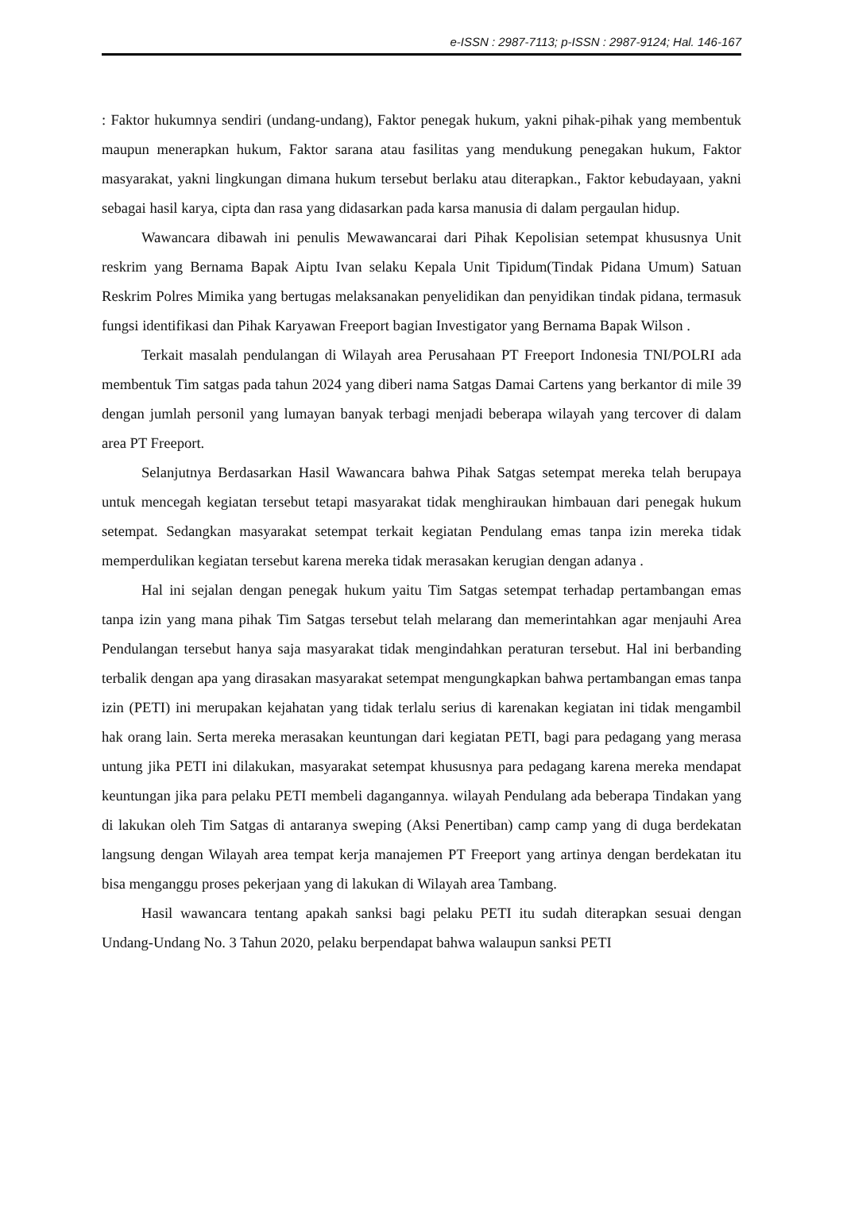e-ISSN : 2987-7113; p-ISSN : 2987-9124; Hal. 146-167
: Faktor hukumnya sendiri (undang-undang), Faktor penegak hukum, yakni pihak-pihak yang membentuk maupun menerapkan hukum, Faktor sarana atau fasilitas yang mendukung penegakan hukum, Faktor masyarakat, yakni lingkungan dimana hukum tersebut berlaku atau diterapkan., Faktor kebudayaan, yakni sebagai hasil karya, cipta dan rasa yang didasarkan pada karsa manusia di dalam pergaulan hidup.
Wawancara dibawah ini penulis Mewawancarai dari Pihak Kepolisian setempat khususnya Unit reskrim yang Bernama Bapak Aiptu Ivan selaku Kepala Unit Tipidum(Tindak Pidana Umum) Satuan Reskrim Polres Mimika yang bertugas melaksanakan penyelidikan dan penyidikan tindak pidana, termasuk fungsi identifikasi dan Pihak Karyawan Freeport bagian Investigator yang Bernama Bapak Wilson .
Terkait masalah pendulangan di Wilayah area Perusahaan PT Freeport Indonesia TNI/POLRI ada membentuk Tim satgas pada tahun 2024 yang diberi nama Satgas Damai Cartens yang berkantor di mile 39 dengan jumlah personil yang lumayan banyak terbagi menjadi beberapa wilayah yang tercover di dalam area PT Freeport.
Selanjutnya Berdasarkan Hasil Wawancara bahwa Pihak Satgas setempat mereka telah berupaya untuk mencegah kegiatan tersebut tetapi masyarakat tidak menghiraukan himbauan dari penegak hukum setempat. Sedangkan masyarakat setempat terkait kegiatan Pendulang emas tanpa izin mereka tidak memperdulikan kegiatan tersebut karena mereka tidak merasakan kerugian dengan adanya .
Hal ini sejalan dengan penegak hukum yaitu Tim Satgas setempat terhadap pertambangan emas tanpa izin yang mana pihak Tim Satgas tersebut telah melarang dan memerintahkan agar menjauhi Area Pendulangan tersebut hanya saja masyarakat tidak mengindahkan peraturan tersebut. Hal ini berbanding terbalik dengan apa yang dirasakan masyarakat setempat mengungkapkan bahwa pertambangan emas tanpa izin (PETI) ini merupakan kejahatan yang tidak terlalu serius di karenakan kegiatan ini tidak mengambil hak orang lain. Serta mereka merasakan keuntungan dari kegiatan PETI, bagi para pedagang yang merasa untung jika PETI ini dilakukan, masyarakat setempat khususnya para pedagang karena mereka mendapat keuntungan jika para pelaku PETI membeli dagangannya. wilayah Pendulang ada beberapa Tindakan yang di lakukan oleh Tim Satgas di antaranya sweping (Aksi Penertiban) camp camp yang di duga berdekatan langsung dengan Wilayah area tempat kerja manajemen PT Freeport yang artinya dengan berdekatan itu bisa menganggu proses pekerjaan yang di lakukan di Wilayah area Tambang.
Hasil wawancara tentang apakah sanksi bagi pelaku PETI itu sudah diterapkan sesuai dengan Undang-Undang No. 3 Tahun 2020, pelaku berpendapat bahwa walaupun sanksi PETI